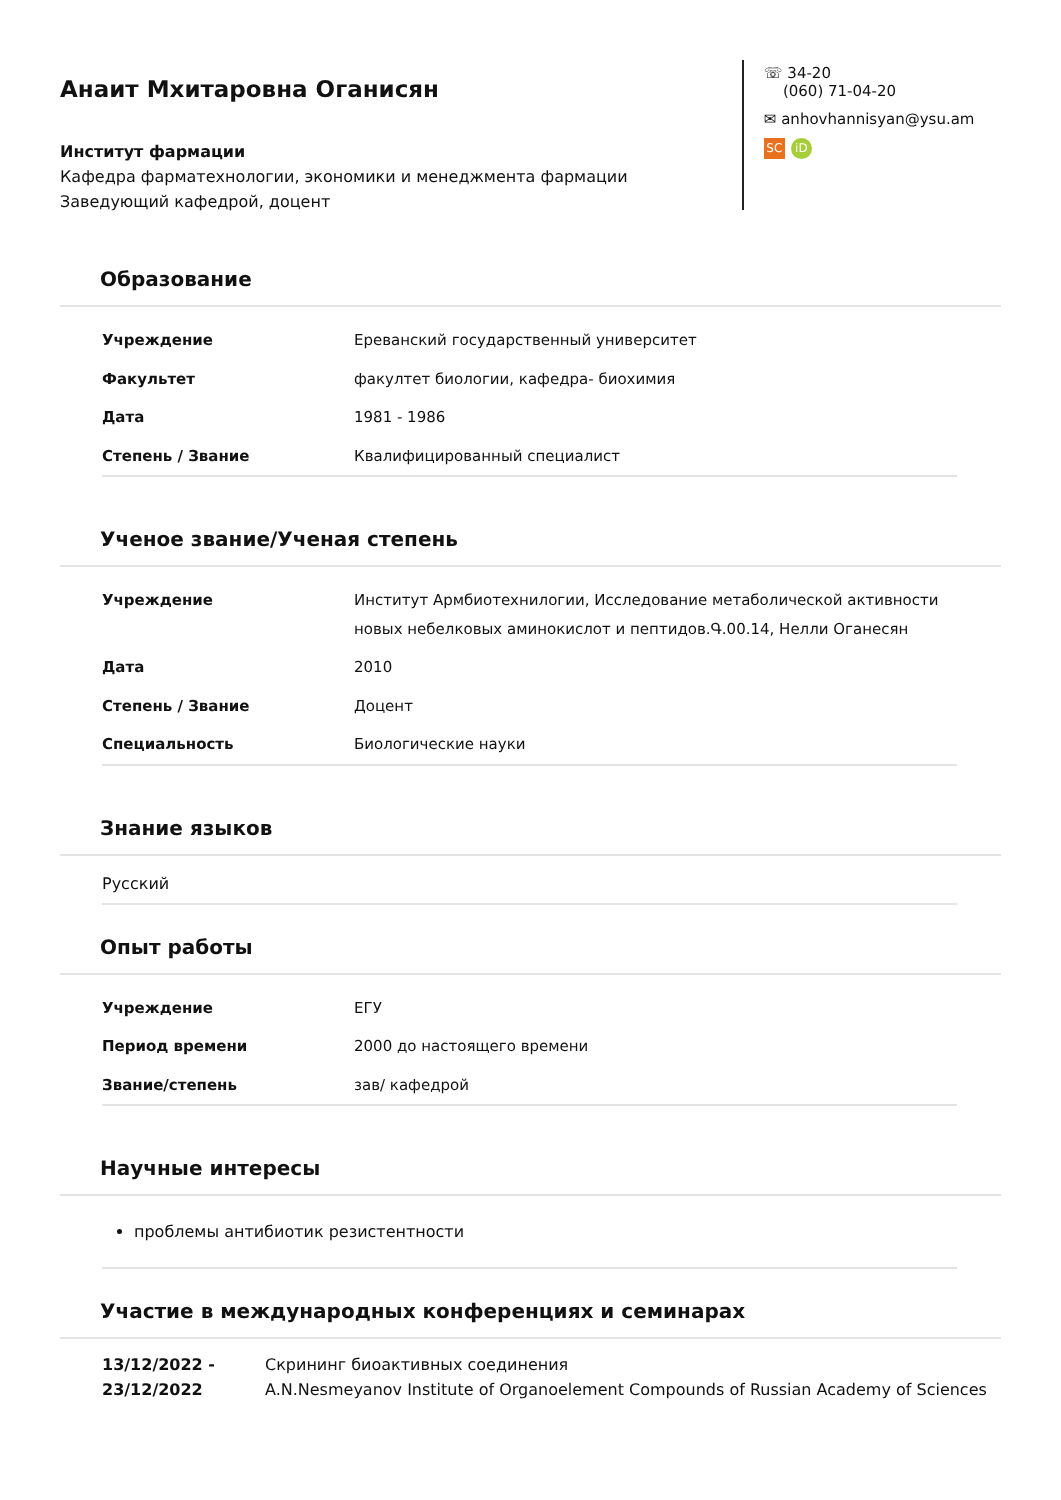Анаит Мхитаровна Оганисян
Институт фармации
Кафедра фарматехнологии, экономики и менеджмента фармации
Заведующий кафедрой, доцент
☏ 34-20
(060) 71-04-20
✉ anhovhannisyan@ysu.am
SC iD
Образование
| Учреждение | Ереванский государственный университет |
| Факультет | факултет биологии, кафедра- биохимия |
| Дата | 1981 - 1986 |
| Степень / Звание | Квалифицированный специалист |
Ученое звание/Ученая степень
| Учреждение | Институт Армбиотехнилогии, Исследование метаболической активности новых небелковых аминокислот и пептидов.Գ.00.14, Нелли Оганесян |
| Дата | 2010 |
| Степень / Звание | Доцент |
| Специальность | Биологические науки |
Знание языков
Русский
Опыт работы
| Учреждение | ЕГУ |
| Период времени | 2000 до настоящего времени |
| Звание/степень | зав/ кафедрой |
Научные интересы
проблемы антибиотик резистентности
Участие в международных конференциях и семинарах
13/12/2022 - 23/12/2022
Скрининг биоактивных соединения
A.N.Nesmeyanov Institute of Organoelement Compounds of Russian Academy of Sciences